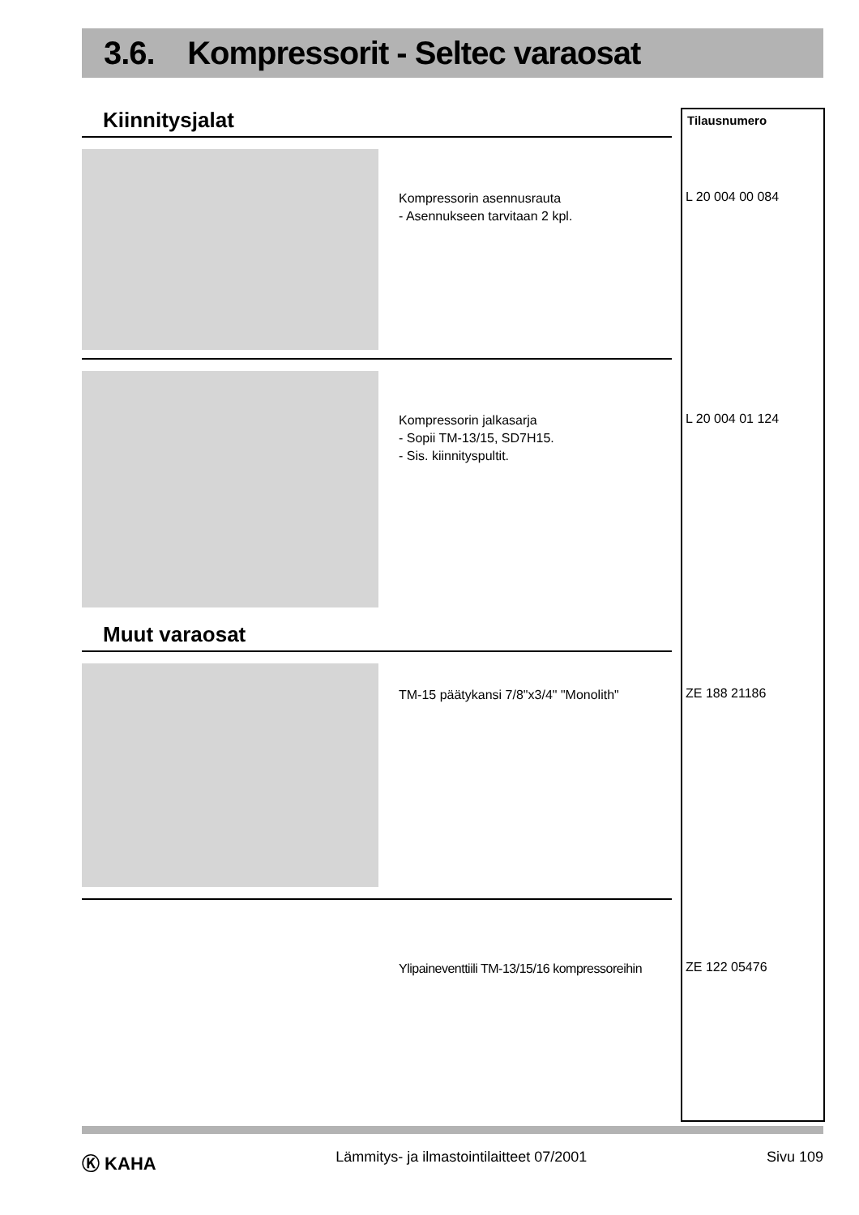3.6. Kompressorit - Seltec varaosat
Tilausnumero
Kiinnitysjalat
Kompressorin asennusrauta
- Asennukseen tarvitaan 2 kpl.
L 20 004 00 084
Kompressorin jalkasarja
- Sopii TM-13/15, SD7H15.
- Sis. kiinnityspultit.
L 20 004 01 124
Muut varaosat
TM-15 päätykansi 7/8"x3/4" "Monolith"
ZE 188 21186
Ylipaineventtiili TM-13/15/16 kompressoreihin
ZE 122 05476
Ⓚ KAHA Lämmitys- ja ilmastointilaitteet 07/2001 Sivu 109